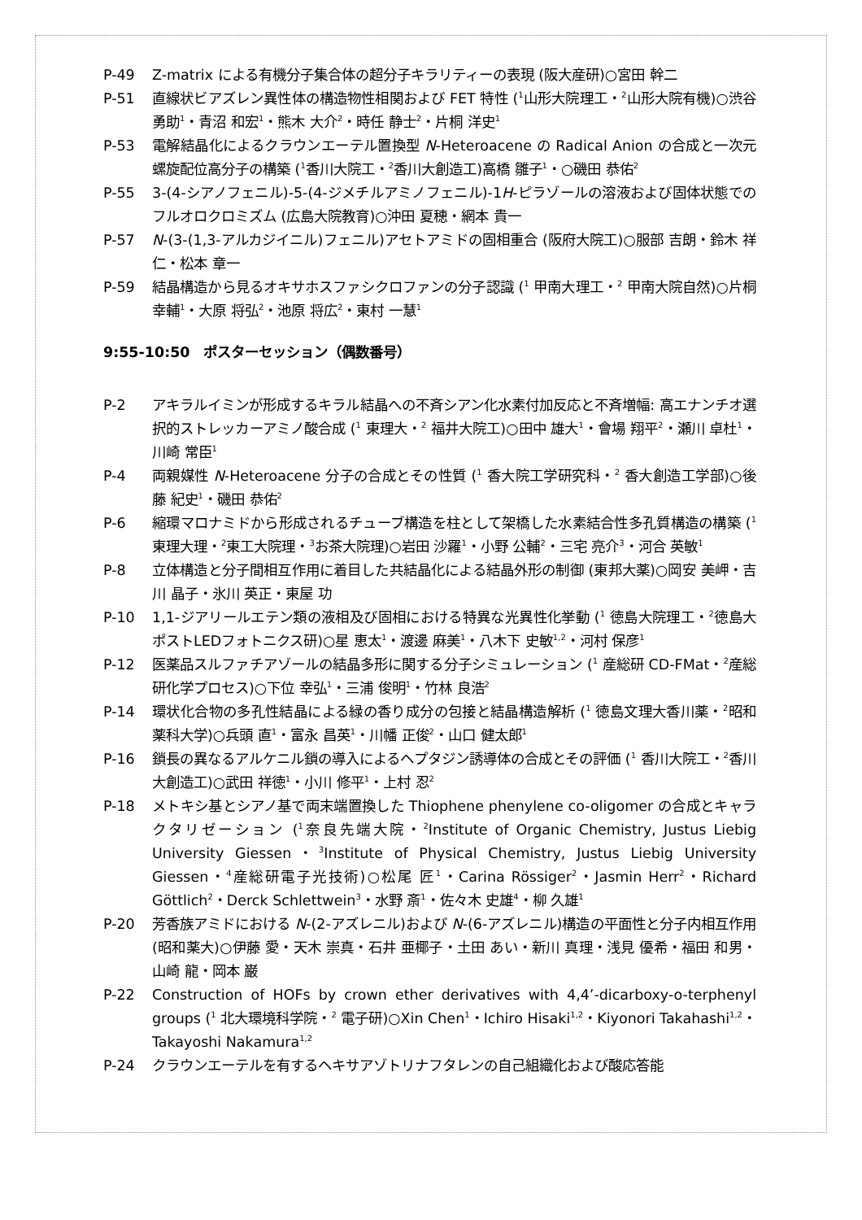P-49 Z-matrix による有機分子集合体の超分子キラリティーの表現 (阪大産研)○宮田 幹二
P-51 直線状ビアズレン異性体の構造物性相関および FET 特性 (<sup>1</sup>山形大院理工・<sup>2</sup>山形大院有機)○渋谷 勇助<sup>1</sup>・青沼 和宏<sup>1</sup>・熊木 大介<sup>2</sup>・時任 静士<sup>2</sup>・片桐 洋史<sup>1</sup>
P-53 電解結晶化によるクラウンエーテル置換型 N-Heteroacene の Radical Anion の合成と一次元螺旋配位高分子の構築 (<sup>1</sup>香川大院工・<sup>2</sup>香川大創造工)高橋 雛子<sup>1</sup>・○磯田 恭佑<sup>2</sup>
P-55 3-(4-シアノフェニル)-5-(4-ジメチルアミノフェニル)-1H-ピラゾールの溶液および固体状態でのフルオロクロミズム (広島大院教育)○沖田 夏穂・網本 貴一
P-57 N-(3-(1,3-アルカジイニル)フェニル)アセトアミドの固相重合 (阪府大院工)○服部 吉朗・鈴木 祥仁・松本 章一
P-59 結晶構造から見るオキサホスファシクロファンの分子認識 (<sup>1</sup> 甲南大理工・<sup>2</sup> 甲南大院自然)○片桐 幸輔<sup>1</sup>・大原 将弘<sup>2</sup>・池原 将広<sup>2</sup>・東村 一慧<sup>1</sup>
9:55-10:50　ポスターセッション（偶数番号）
P-2 アキラルイミンが形成するキラル結晶への不斉シアン化水素付加反応と不斉増幅: 高エナンチオ選択的ストレッカーアミノ酸合成 (<sup>1</sup> 東理大・<sup>2</sup> 福井大院工)○田中 雄大<sup>1</sup>・會場 翔平<sup>2</sup>・瀬川 卓杜<sup>1</sup>・川崎 常臣<sup>1</sup>
P-4 両親媒性 N-Heteroacene 分子の合成とその性質 (<sup>1</sup> 香大院工学研究科・<sup>2</sup> 香大創造工学部)○後藤 紀史<sup>1</sup>・磯田 恭佑<sup>2</sup>
P-6 縮環マロナミドから形成されるチューブ構造を柱として架橋した水素結合性多孔質構造の構築 (<sup>1</sup>東理大理・<sup>2</sup>東工大院理・<sup>3</sup>お茶大院理)○岩田 沙羅<sup>1</sup>・小野 公輔<sup>2</sup>・三宅 亮介<sup>3</sup>・河合 英敏<sup>1</sup>
P-8 立体構造と分子間相互作用に着目した共結晶化による結晶外形の制御 (東邦大薬)○岡安 美岬・吉川 晶子・氷川 英正・東屋 功
P-10 1,1-ジアリールエテン類の液相及び固相における特異な光異性化挙動 (<sup>1</sup> 徳島大院理工・<sup>2</sup>徳島大ポストLEDフォトニクス研)○星 恵太<sup>1</sup>・渡邊 麻美<sup>1</sup>・八木下 史敏<sup>1,2</sup>・河村 保彦<sup>1</sup>
P-12 医薬品スルファチアゾールの結晶多形に関する分子シミュレーション (<sup>1</sup> 産総研 CD-FMat・<sup>2</sup>産総研化学プロセス)○下位 幸弘<sup>1</sup>・三浦 俊明<sup>1</sup>・竹林 良浩<sup>2</sup>
P-14 環状化合物の多孔性結晶による緑の香り成分の包接と結晶構造解析 (<sup>1</sup> 徳島文理大香川薬・<sup>2</sup>昭和薬科大学)○兵頭 直<sup>1</sup>・富永 昌英<sup>1</sup>・川幡 正俊<sup>2</sup>・山口 健太郎<sup>1</sup>
P-16 鎖長の異なるアルケニル鎖の導入によるヘプタジン誘導体の合成とその評価 (<sup>1</sup> 香川大院工・<sup>2</sup>香川大創造工)○武田 祥徳<sup>1</sup>・小川 修平<sup>1</sup>・上村 忍<sup>2</sup>
P-18 メトキシ基とシアノ基で両末端置換した Thiophene phenylene co-oligomer の合成とキャラクタリゼーション (<sup>1</sup>奈良先端大院・<sup>2</sup>Institute of Organic Chemistry, Justus Liebig University Giessen・<sup>3</sup>Institute of Physical Chemistry, Justus Liebig University Giessen・<sup>4</sup>産総研電子光技術)○松尾 匠<sup>1</sup>・Carina Rössiger<sup>2</sup>・Jasmin Herr<sup>2</sup>・Richard Göttlich<sup>2</sup>・Derck Schlettwein<sup>3</sup>・水野 斎<sup>1</sup>・佐々木 史雄<sup>4</sup>・柳 久雄<sup>1</sup>
P-20 芳香族アミドにおける N-(2-アズレニル)および N-(6-アズレニル)構造の平面性と分子内相互作用 (昭和薬大)○伊藤 愛・天木 崇真・石井 亜椰子・土田 あい・新川 真理・浅見 優希・福田 和男・山崎 龍・岡本 巌
P-22 Construction of HOFs by crown ether derivatives with 4,4’-dicarboxy-o-terphenyl groups (<sup>1</sup> 北大環境科学院・<sup>2</sup> 電子研)○Xin Chen<sup>1</sup>・Ichiro Hisaki<sup>1,2</sup>・Kiyonori Takahashi<sup>1,2</sup>・Takayoshi Nakamura<sup>1,2</sup>
P-24 クラウンエーテルを有するヘキサアゾトリナフタレンの自己組織化および酸応答能